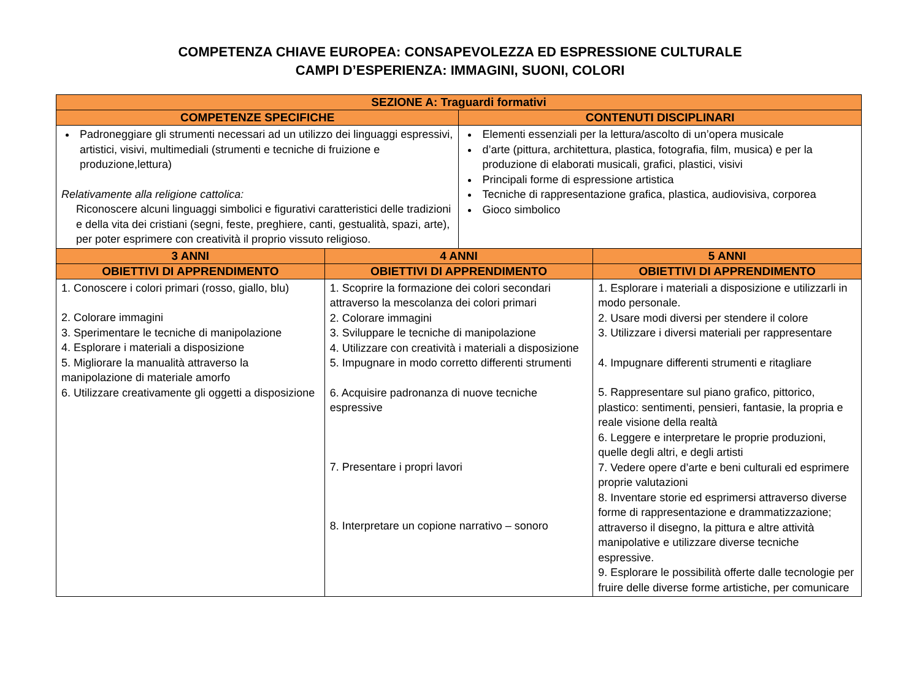COMPETENZA CHIAVE EUROPEA: CONSAPEVOLEZZA ED ESPRESSIONE CULTURALE
CAMPI D’ESPERIENZA: IMMAGINI, SUONI, COLORI
| SEZIONE A: Traguardi formativi | | | |
| --- | --- | --- | --- |
| COMPETENZE SPECIFICHE | | CONTENUTI DISCIPLINARI | |
| Padroneggiare gli strumenti necessari ad un utilizzo dei linguaggi espressivi, artistici, visivi, multimediali (strumenti e tecniche di fruizione e produzione,lettura) Relativamente alla religione cattolica: Riconoscere alcuni linguaggi simbolici e figurativi caratteristici delle tradizioni e della vita dei cristiani (segni, feste, preghiere, canti, gestualità, spazi, arte), per poter esprimere con creatività il proprio vissuto religioso. | | Elementi essenziali per la lettura/ascolto di un’opera musicale d’arte (pittura, architettura, plastica, fotografia, film, musica) e per la produzione di elaborati musicali, grafici, plastici, visivi Principali forme di espressione artistica Tecniche di rappresentazione grafica, plastica, audiovisiva, corporea Gioco simbolico | |
| 3 ANNI | 4 ANNI | | 5 ANNI |
| OBIETTIVI DI APPRENDIMENTO | OBIETTIVI DI APPRENDIMENTO | | OBIETTIVI DI APPRENDIMENTO |
| 1. Conoscere i colori primari (rosso, giallo, blu) 2. Colorare immagini 3. Sperimentare le tecniche di manipolazione 4. Esplorare i materiali a disposizione 5. Migliorare la manualità attraverso la manipolazione di materiale amorfo 6. Utilizzare creativamente gli oggetti a disposizione | 1. Scoprire la formazione dei colori secondari attraverso la mescolanza dei colori primari 2. Colorare immagini 3. Sviluppare le tecniche di manipolazione 4. Utilizzare con creatività i materiali a disposizione 5. Impugnare in modo corretto differenti strumenti 6. Acquisire padronanza di nuove tecniche espressive 7. Presentare i propri lavori 8. Interpretare un copione narrativo – sonoro | | 1. Esplorare i materiali a disposizione e utilizzarli in modo personale. 2. Usare modi diversi per stendere il colore 3. Utilizzare i diversi materiali per rappresentare 4. Impugnare differenti strumenti e ritagliare 5. Rappresentare sul piano grafico, pittorico, plastico: sentimenti, pensieri, fantasie, la propria e reale visione della realtà 6. Leggere e interpretare le proprie produzioni, quelle degli altri, e degli artisti 7. Vedere opere d’arte e beni culturali ed esprimere proprie valutazioni 8. Inventare storie ed esprimersi attraverso diverse forme di rappresentazione e drammatizzazione; attraverso il disegno, la pittura e altre attività manipolative e utilizzare diverse tecniche espressive. 9. Esplorare le possibilità offerte dalle tecnologie per fruire delle diverse forme artistiche, per comunicare |